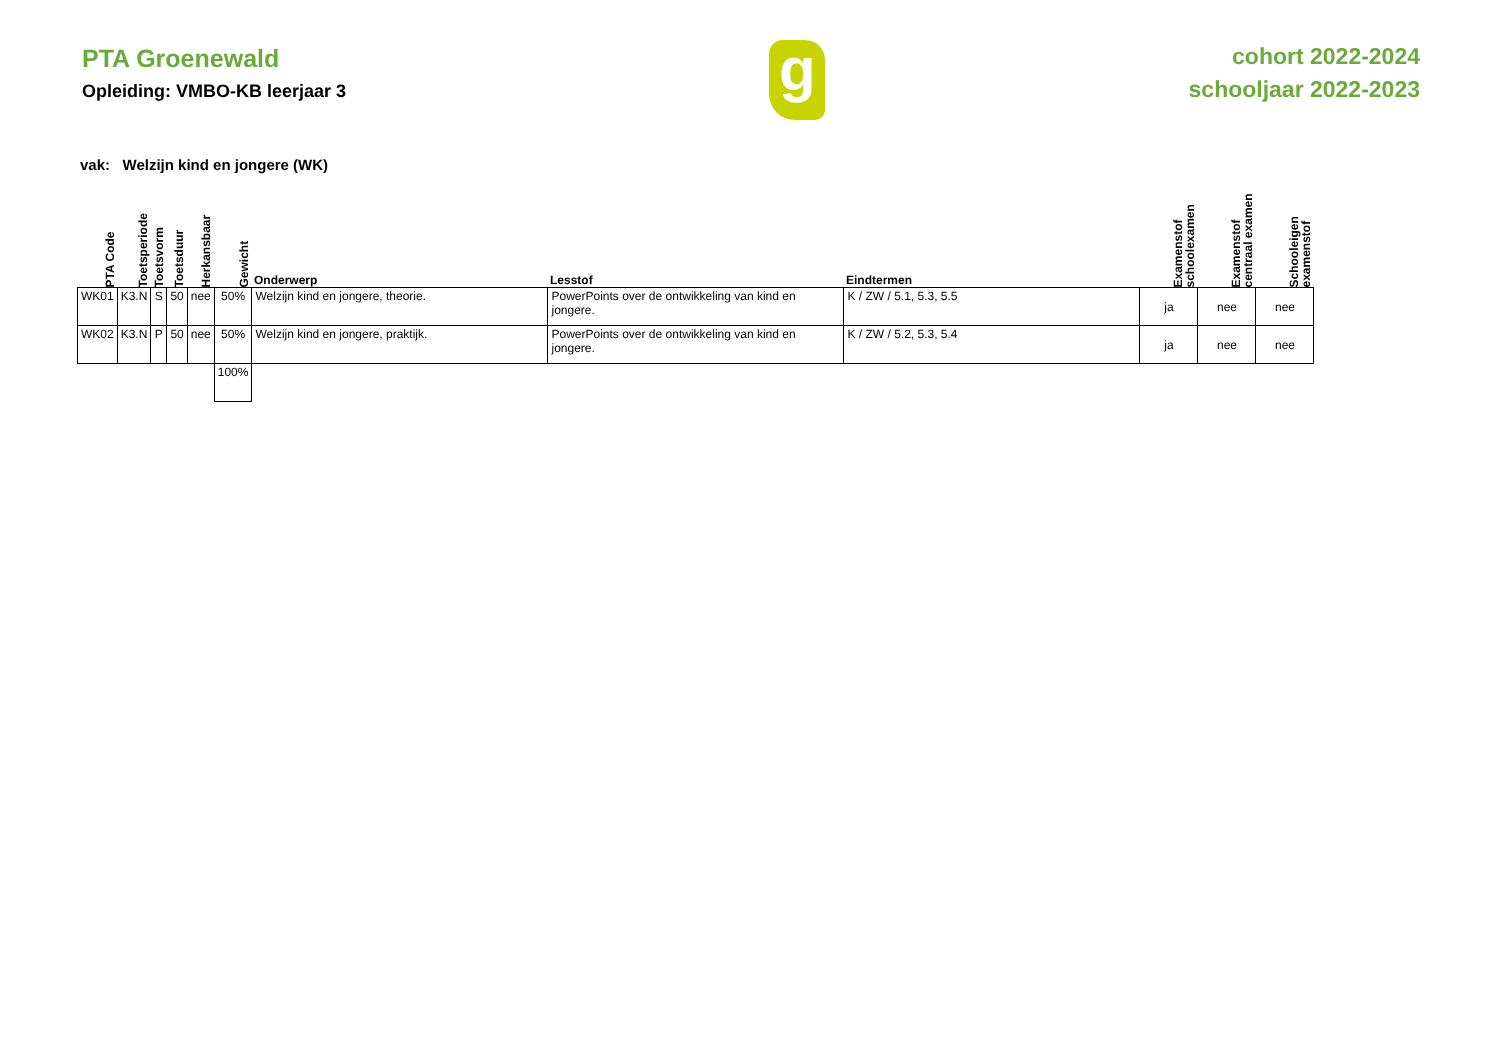PTA Groenewald
Opleiding: VMBO-KB leerjaar 3
g
cohort 2022-2024
schooljaar 2022-2023
vak: Welzijn kind en jongere (WK)
| PTA Code | Toetsperiode | Toetsvorm | Toetsduur | Herkansbaar | Gewicht | Onderwerp | Lesstof | Eindtermen | Examenstof schoolexamen | Examenstof centraal examen | Schooleigen examenstof |
| --- | --- | --- | --- | --- | --- | --- | --- | --- | --- | --- | --- |
| WK01 | K3.N | S | 50 | nee | 50% | Welzijn kind en jongere, theorie. | PowerPoints over de ontwikkeling van kind en jongere. | K / ZW / 5.1, 5.3, 5.5 | ja | nee | nee |
| WK02 | K3.N | P | 50 | nee | 50% | Welzijn kind en jongere, praktijk. | PowerPoints over de ontwikkeling van kind en jongere. | K / ZW / 5.2, 5.3, 5.4 | ja | nee | nee |
| | | | | | 100% | | | | | | |